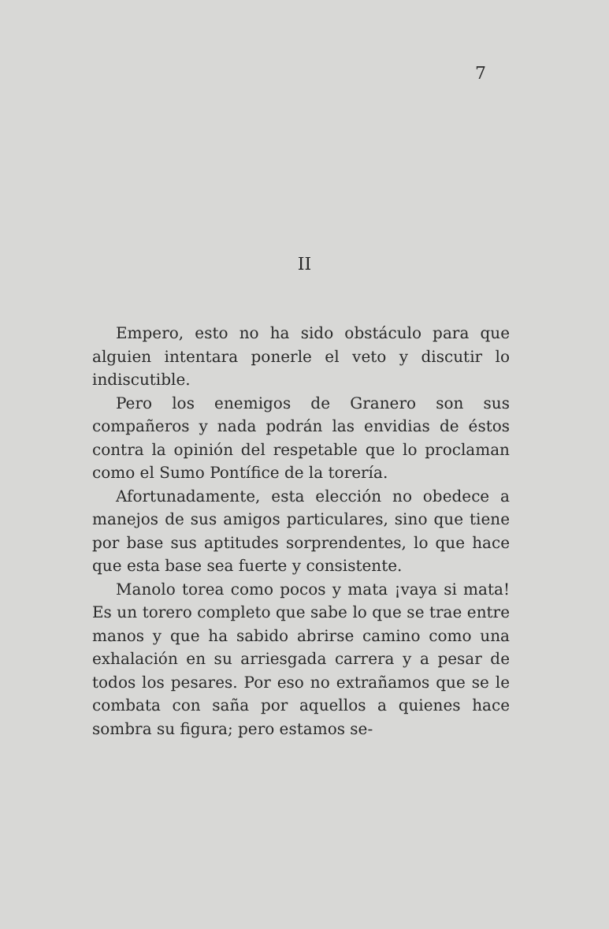7
II
Empero, esto no ha sido obstáculo para que alguien intentara ponerle el veto y discutir lo indiscutible.
Pero los enemigos de Granero son sus compañeros y nada podrán las envidias de éstos contra la opinión del respetable que lo proclaman como el Sumo Pontífice de la torería.
Afortunadamente, esta elección no obedece a manejos de sus amigos particulares, sino que tiene por base sus aptitudes sorprendentes, lo que hace que esta base sea fuerte y consistente.
Manolo torea como pocos y mata ¡vaya si mata! Es un torero completo que sabe lo que se trae entre manos y que ha sabido abrirse camino como una exhalación en su arriesgada carrera y a pesar de todos los pesares. Por eso no extrañamos que se le combata con saña por aquellos a quienes hace sombra su figura; pero estamos se-